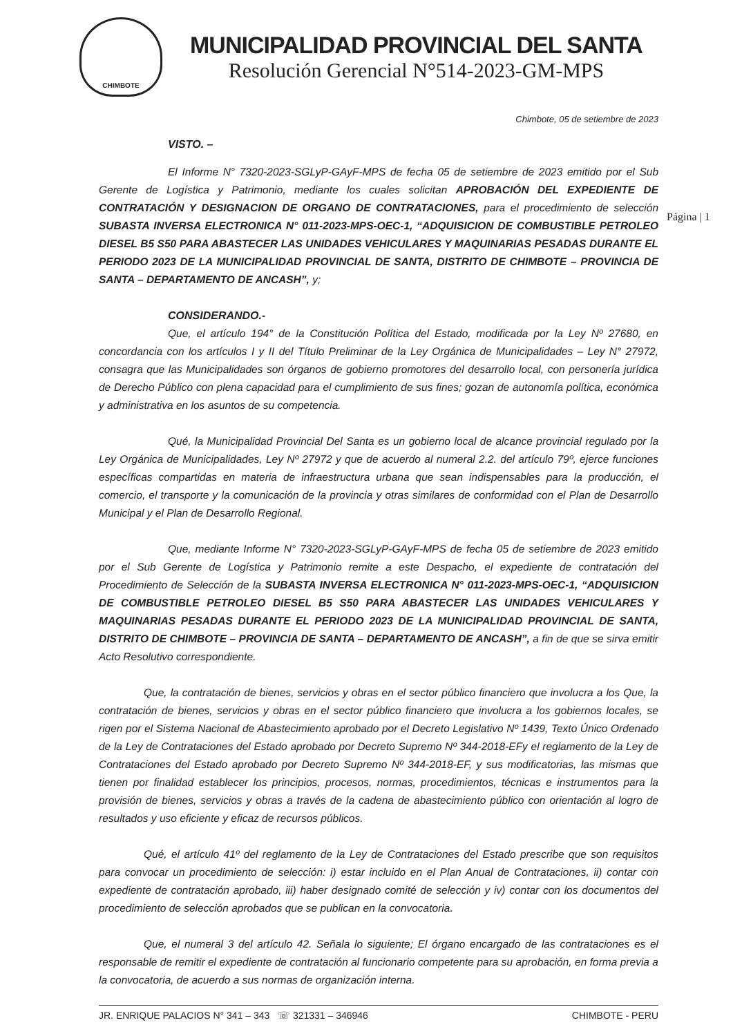CHIMBOTE
MUNICIPALIDAD PROVINCIAL DEL SANTA
Resolución Gerencial N°514-2023-GM-MPS
Página | 1
Chimbote, 05 de setiembre de 2023
VISTO. –
El Informe N° 7320-2023-SGLyP-GAyF-MPS de fecha 05 de setiembre de 2023 emitido por el Sub Gerente de Logística y Patrimonio, mediante los cuales solicitan APROBACIÓN DEL EXPEDIENTE DE CONTRATACIÓN Y DESIGNACION DE ORGANO DE CONTRATACIONES, para el procedimiento de selección SUBASTA INVERSA ELECTRONICA N° 011-2023-MPS-OEC-1, “ADQUISICION DE COMBUSTIBLE PETROLEO DIESEL B5 S50 PARA ABASTECER LAS UNIDADES VEHICULARES Y MAQUINARIAS PESADAS DURANTE EL PERIODO 2023 DE LA MUNICIPALIDAD PROVINCIAL DE SANTA, DISTRITO DE CHIMBOTE – PROVINCIA DE SANTA – DEPARTAMENTO DE ANCASH”, y;
CONSIDERANDO.-
Que, el artículo 194° de la Constitución Política del Estado, modificada por la Ley Nº 27680, en concordancia con los artículos I y II del Título Preliminar de la Ley Orgánica de Municipalidades – Ley N° 27972, consagra que las Municipalidades son órganos de gobierno promotores del desarrollo local, con personería jurídica de Derecho Público con plena capacidad para el cumplimiento de sus fines; gozan de autonomía política, económica y administrativa en los asuntos de su competencia.
Qué, la Municipalidad Provincial Del Santa es un gobierno local de alcance provincial regulado por la Ley Orgánica de Municipalidades, Ley Nº 27972 y que de acuerdo al numeral 2.2. del artículo 79º, ejerce funciones específicas compartidas en materia de infraestructura urbana que sean indispensables para la producción, el comercio, el transporte y la comunicación de la provincia y otras similares de conformidad con el Plan de Desarrollo Municipal y el Plan de Desarrollo Regional.
Que, mediante Informe N° 7320-2023-SGLyP-GAyF-MPS de fecha 05 de setiembre de 2023 emitido por el Sub Gerente de Logística y Patrimonio remite a este Despacho, el expediente de contratación del Procedimiento de Selección de la SUBASTA INVERSA ELECTRONICA N° 011-2023-MPS-OEC-1, “ADQUISICION DE COMBUSTIBLE PETROLEO DIESEL B5 S50 PARA ABASTECER LAS UNIDADES VEHICULARES Y MAQUINARIAS PESADAS DURANTE EL PERIODO 2023 DE LA MUNICIPALIDAD PROVINCIAL DE SANTA, DISTRITO DE CHIMBOTE – PROVINCIA DE SANTA – DEPARTAMENTO DE ANCASH”, a fin de que se sirva emitir Acto Resolutivo correspondiente.
Que, la contratación de bienes, servicios y obras en el sector público financiero que involucra a los Que, la contratación de bienes, servicios y obras en el sector público financiero que involucra a los gobiernos locales, se rigen por el Sistema Nacional de Abastecimiento aprobado por el Decreto Legislativo Nº 1439, Texto Único Ordenado de la Ley de Contrataciones del Estado aprobado por Decreto Supremo Nº 344-2018-EFy el reglamento de la Ley de Contrataciones del Estado aprobado por Decreto Supremo Nº 344-2018-EF, y sus modificatorias, las mismas que tienen por finalidad establecer los principios, procesos, normas, procedimientos, técnicas e instrumentos para la provisión de bienes, servicios y obras a través de la cadena de abastecimiento público con orientación al logro de resultados y uso eficiente y eficaz de recursos públicos.
Qué, el artículo 41º del reglamento de la Ley de Contrataciones del Estado prescribe que son requisitos para convocar un procedimiento de selección: i) estar incluido en el Plan Anual de Contrataciones, ii) contar con expediente de contratación aprobado, iii) haber designado comité de selección y iv) contar con los documentos del procedimiento de selección aprobados que se publican en la convocatoria.
Que, el numeral 3 del artículo 42. Señala lo siguiente; El órgano encargado de las contrataciones es el responsable de remitir el expediente de contratación al funcionario competente para su aprobación, en forma previa a la convocatoria, de acuerdo a sus normas de organización interna.
JR. ENRIQUE PALACIOS N° 341 – 343 ☏ 321331 – 346946 CHIMBOTE - PERU